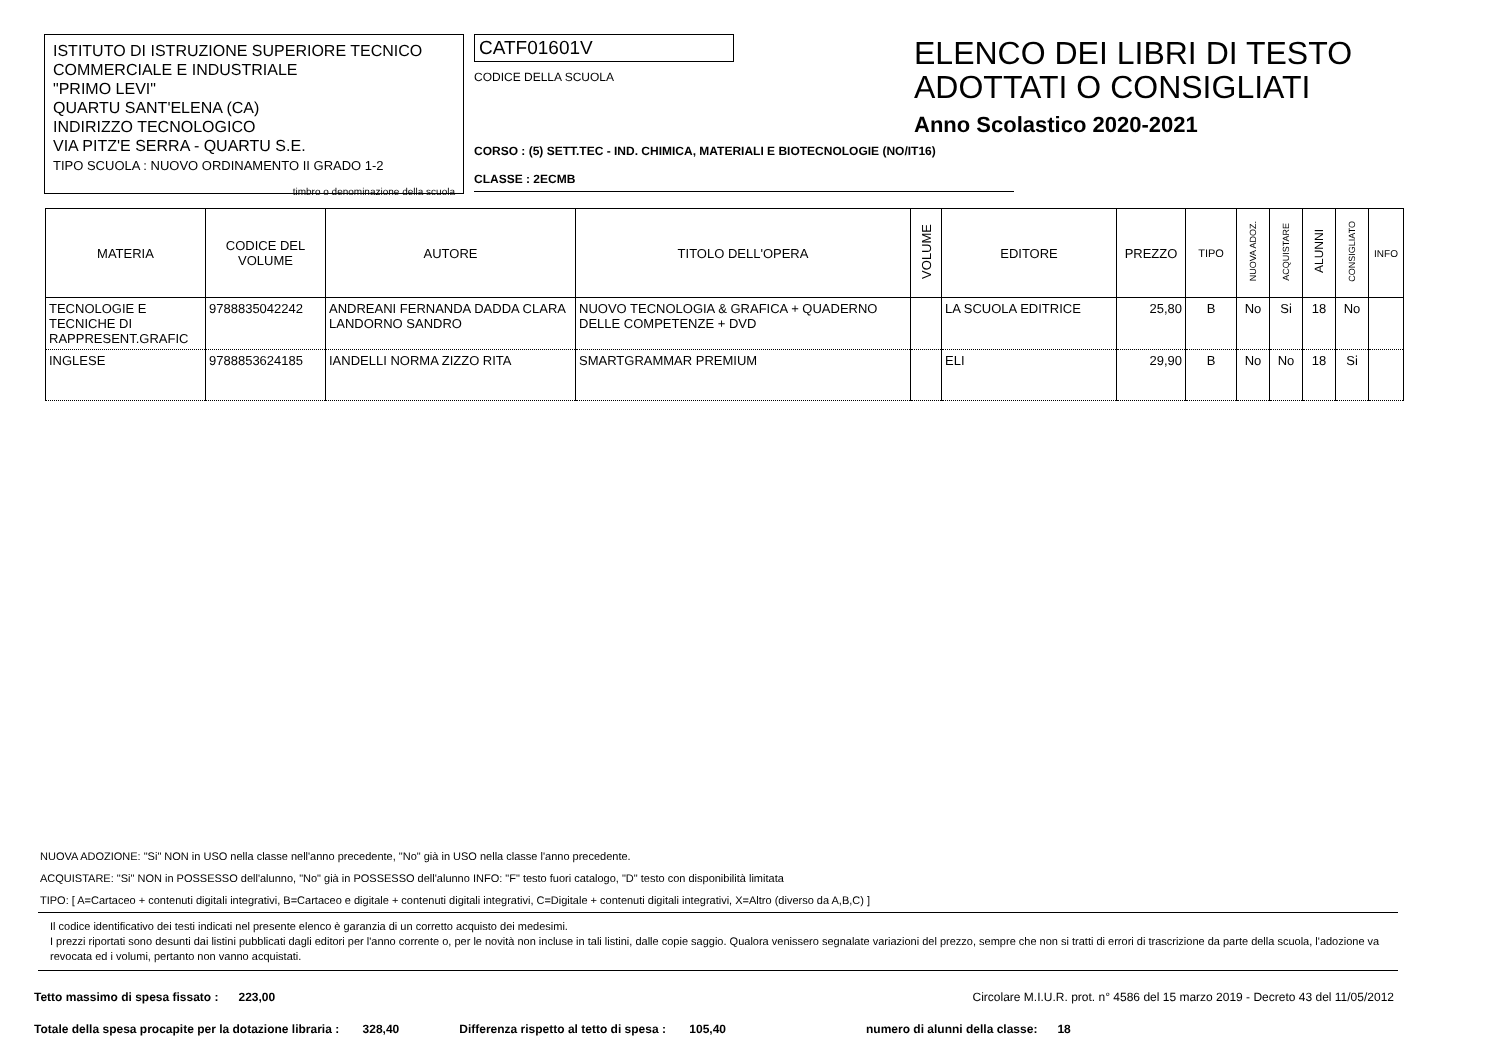ISTITUTO DI ISTRUZIONE SUPERIORE TECNICO
COMMERCIALE E INDUSTRIALE
"PRIMO LEVI"
QUARTU SANT'ELENA (CA)
INDIRIZZO TECNOLOGICO
VIA PITZ'E SERRA - QUARTU S.E.
TIPO SCUOLA : NUOVO ORDINAMENTO II GRADO 1-2
timbro o denominazione della scuola
CATF01601V
CODICE DELLA SCUOLA
CORSO : (5) SETT.TEC - IND. CHIMICA, MATERIALI E BIOTECNOLOGIE (NO/IT16)
CLASSE : 2ECMB
ELENCO DEI LIBRI DI TESTO
ADOTTATI O CONSIGLIATI
Anno Scolastico 2020-2021
| MATERIA | CODICE DEL VOLUME | AUTORE | TITOLO DELL'OPERA | VOLUME | EDITORE | PREZZO | TIPO | NUOVA ADOZ. | ACQUISTARE | ALUNNI | CONSIGLIATO | INFO |
| --- | --- | --- | --- | --- | --- | --- | --- | --- | --- | --- | --- | --- |
| TECNOLOGIE E TECNICHE DI RAPPRESENT.GRAFIC | 9788835042242 | ANDREANI FERNANDA DADDA CLARA LANDORNO SANDRO | NUOVO TECNOLOGIA & GRAFICA + QUADERNO DELLE COMPETENZE + DVD | | LA SCUOLA EDITRICE | 25,80 | B | No | Si | 18 | No | |
| INGLESE | 9788853624185 | IANDELLI NORMA ZIZZO RITA | SMARTGRAMMAR PREMIUM | | ELI | 29,90 | B | No | No | 18 | Si | |
NUOVA ADOZIONE: "Si" NON in USO nella classe nell'anno precedente, "No" già in USO nella classe l'anno precedente.
ACQUISTARE: "Si" NON in POSSESSO dell'alunno, "No" già in POSSESSO dell'alunno INFO: "F" testo fuori catalogo, "D" testo con disponibilità limitata
TIPO: [ A=Cartaceo + contenuti digitali integrativi, B=Cartaceo e digitale + contenuti digitali integrativi, C=Digitale + contenuti digitali integrativi, X=Altro (diverso da A,B,C) ]
Il codice identificativo dei testi indicati nel presente elenco è garanzia di un corretto acquisto dei medesimi.
I prezzi riportati sono desunti dai listini pubblicati dagli editori per l'anno corrente o, per le novità non incluse in tali listini, dalle copie saggio. Qualora venissero segnalate variazioni del prezzo, sempre che non si tratti di errori di trascrizione da parte della scuola, l'adozione va revocata ed i volumi, pertanto non vanno acquistati.
Tetto massimo di spesa fissato : 223,00 Circolare M.I.U.R. prot. n° 4586 del 15 marzo 2019 - Decreto 43 del 11/05/2012
Totale della spesa procapite per la dotazione libraria : 328,40 Differenza rispetto al tetto di spesa : 105,40 numero di alunni della classe: 18